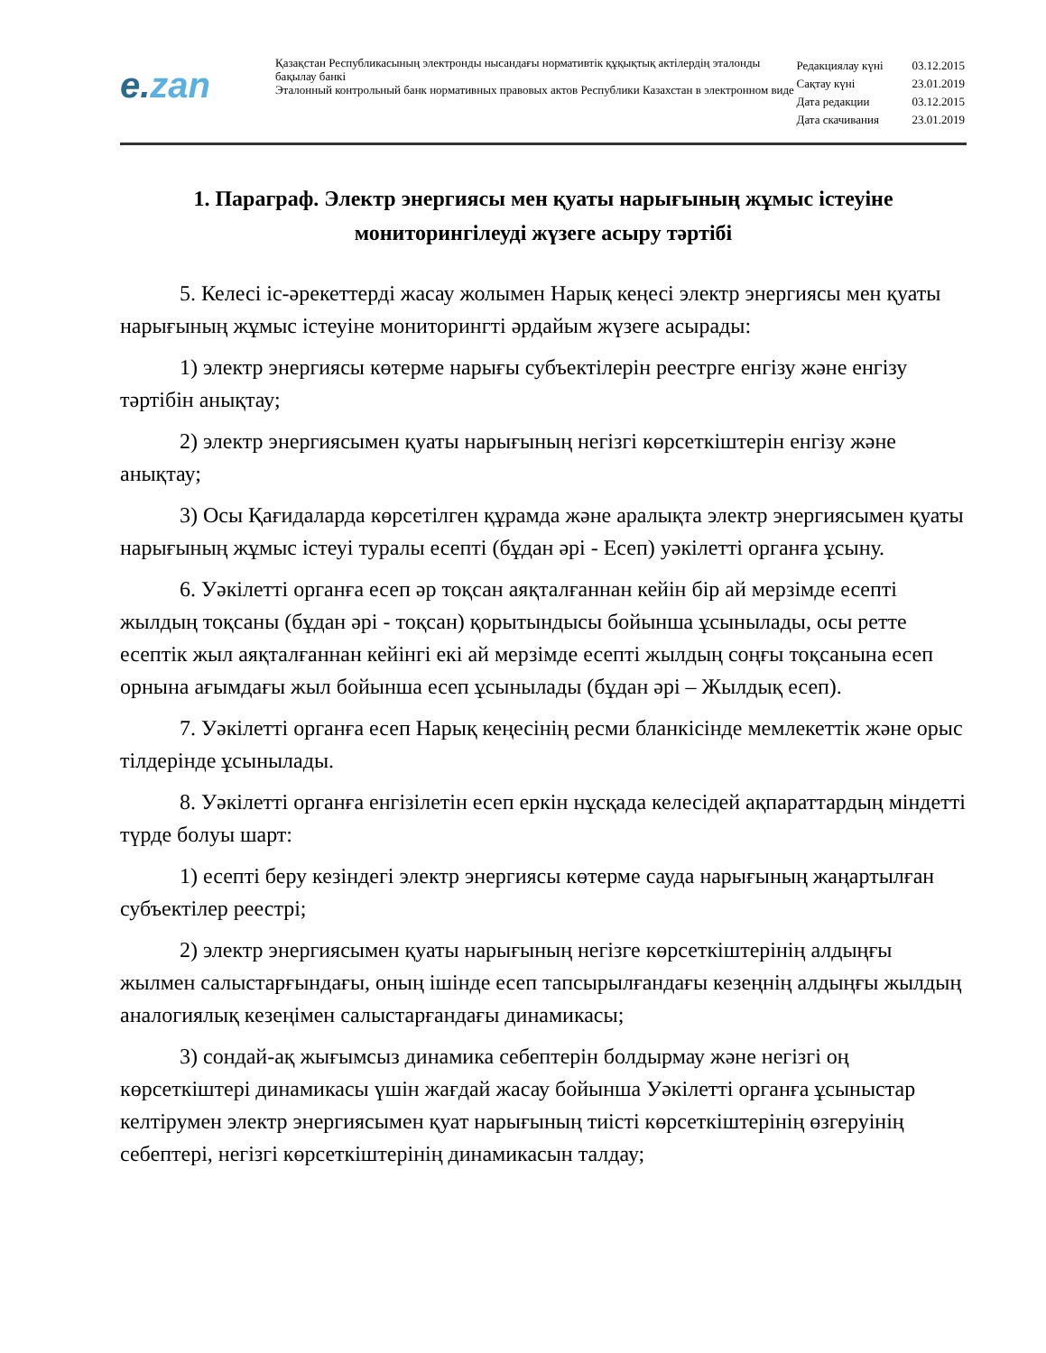e.zan
Қазақстан Республикасының электронды нысандағы нормативтік құқықтық актілердің эталонды бақылау банкі
Эталонный контрольный банк нормативных правовых актов Республики Казахстан в электронном виде
| Редакциялау күні | 03.12.2015 |
| Сақтау күні | 23.01.2019 |
| Дата редакции | 03.12.2015 |
| Дата скачивания | 23.01.2019 |
1. Параграф. Электр энергиясы мен қуаты нарығының жұмыс істеуіне мониторингілеуді жүзеге асыру тәртібі
5. Келесі іс-әрекеттерді жасау жолымен Нарық кеңесі электр энергиясы мен қуаты нарығының жұмыс істеуіне мониторингті әрдайым жүзеге асырады:
1) электр энергиясы көтерме нарығы субъектілерін реестрге енгізу және енгізу тәртібін анықтау;
2) электр энергиясымен қуаты нарығының негізгі көрсеткіштерін енгізу және анықтау;
3) Осы Қағидаларда көрсетілген құрамда және аралықта электр энергиясымен қуаты нарығының жұмыс істеуі туралы есепті (бұдан әрі - Есеп) уәкілетті органға ұсыну.
6. Уәкілетті органға есеп әр тоқсан аяқталғаннан кейін бір ай мерзімде есепті жылдың тоқсаны (бұдан әрі - тоқсан) қорытындысы бойынша ұсынылады, осы ретте есептік жыл аяқталғаннан кейінгі екі ай мерзімде есепті жылдың соңғы тоқсанына есеп орнына ағымдағы жыл бойынша есеп ұсынылады (бұдан әрі – Жылдық есеп).
7. Уәкілетті органға есеп Нарық кеңесінің ресми бланкісінде мемлекеттік және орыс тілдерінде ұсынылады.
8. Уәкілетті органға енгізілетін есеп еркін нұсқада келесідей ақпараттардың міндетті түрде болуы шарт:
1) есепті беру кезіндегі электр энергиясы көтерме сауда нарығының жаңартылған субъектілер реестрі;
2) электр энергиясымен қуаты нарығының негізге көрсеткіштерінің алдыңғы жылмен салыстарғындағы, оның ішінде есеп тапсырылғандағы кезеңнің алдыңғы жылдың аналогиялық кезеңімен салыстарғандағы динамикасы;
3) сондай-ақ жығымсыз динамика себептерін болдырмау және негізгі оң көрсеткіштері динамикасы үшін жағдай жасау бойынша Уәкілетті органға ұсыныстар келтірумен электр энергиясымен қуат нарығының тиісті көрсеткіштерінің өзгеруінің себептері, негізгі көрсеткіштерінің динамикасын талдау;